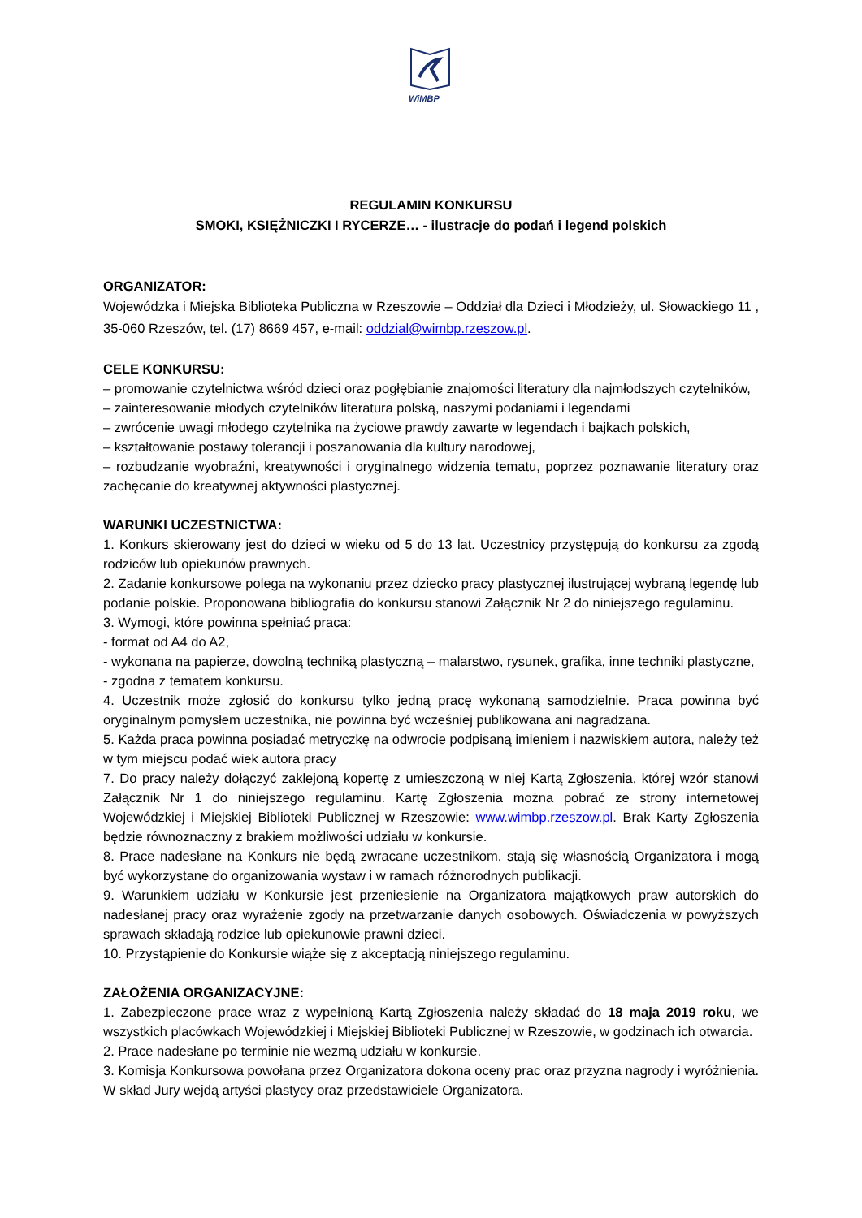WiMBP
REGULAMIN KONKURSU
SMOKI, KSIĘŻNICZKI I RYCERZE… - ilustracje do podań i legend polskich
ORGANIZATOR:
Wojewódzka i Miejska Biblioteka Publiczna w Rzeszowie – Oddział dla Dzieci i Młodzieży, ul. Słowackiego 11 , 35-060 Rzeszów, tel. (17) 8669 457, e-mail: oddzial@wimbp.rzeszow.pl.
CELE KONKURSU:
– promowanie czytelnictwa wśród dzieci oraz pogłębianie znajomości literatury dla najmłodszych czytelników,
– zainteresowanie młodych czytelników literatura polską, naszymi podaniami i legendami
– zwrócenie uwagi młodego czytelnika na życiowe prawdy zawarte w legendach i bajkach polskich,
– kształtowanie postawy tolerancji i poszanowania dla kultury narodowej,
– rozbudzanie wyobraźni, kreatywności i oryginalnego widzenia tematu, poprzez poznawanie literatury oraz zachęcanie do kreatywnej aktywności plastycznej.
WARUNKI UCZESTNICTWA:
1. Konkurs skierowany jest do dzieci w wieku od 5 do 13 lat. Uczestnicy przystępują do konkursu za zgodą rodziców lub opiekunów prawnych.
2. Zadanie konkursowe polega na wykonaniu przez dziecko pracy plastycznej ilustrującej wybraną legendę lub podanie polskie. Proponowana bibliografia do konkursu stanowi Załącznik Nr 2 do niniejszego regulaminu.
3. Wymogi, które powinna spełniać praca:
- format od A4 do A2,
- wykonana na papierze, dowolną techniką plastyczną – malarstwo, rysunek, grafika, inne techniki plastyczne,
- zgodna z tematem konkursu.
4. Uczestnik może zgłosić do konkursu tylko jedną pracę wykonaną samodzielnie. Praca powinna być oryginalnym pomysłem uczestnika, nie powinna być wcześniej publikowana ani nagradzana.
5. Każda praca powinna posiadać metryczkę na odwrocie podpisaną imieniem i nazwiskiem autora, należy też w tym miejscu podać wiek autora pracy
7. Do pracy należy dołączyć zaklejoną kopertę z umieszczoną w niej Kartą Zgłoszenia, której wzór stanowi Załącznik Nr 1 do niniejszego regulaminu. Kartę Zgłoszenia można pobrać ze strony internetowej Wojewódzkiej i Miejskiej Biblioteki Publicznej w Rzeszowie: www.wimbp.rzeszow.pl. Brak Karty Zgłoszenia będzie równoznaczny z brakiem możliwości udziału w konkursie.
8. Prace nadesłane na Konkurs nie będą zwracane uczestnikom, stają się własnością Organizatora i mogą być wykorzystane do organizowania wystaw i w ramach różnorodnych publikacji.
9. Warunkiem udziału w Konkursie jest przeniesienie na Organizatora majątkowych praw autorskich do nadesłanej pracy oraz wyrażenie zgody na przetwarzanie danych osobowych. Oświadczenia w powyższych sprawach składają rodzice lub opiekunowie prawni dzieci.
10. Przystąpienie do Konkursie wiąże się z akceptacją niniejszego regulaminu.
ZAŁOŻENIA ORGANIZACYJNE:
1. Zabezpieczone prace wraz z wypełnioną Kartą Zgłoszenia należy składać do 18 maja 2019 roku, we wszystkich placówkach Wojewódzkiej i Miejskiej Biblioteki Publicznej w Rzeszowie, w godzinach ich otwarcia.
2. Prace nadesłane po terminie nie wezmą udziału w konkursie.
3. Komisja Konkursowa powołana przez Organizatora dokona oceny prac oraz przyzna nagrody i wyróżnienia. W skład Jury wejdą artyści plastycy oraz przedstawiciele Organizatora.